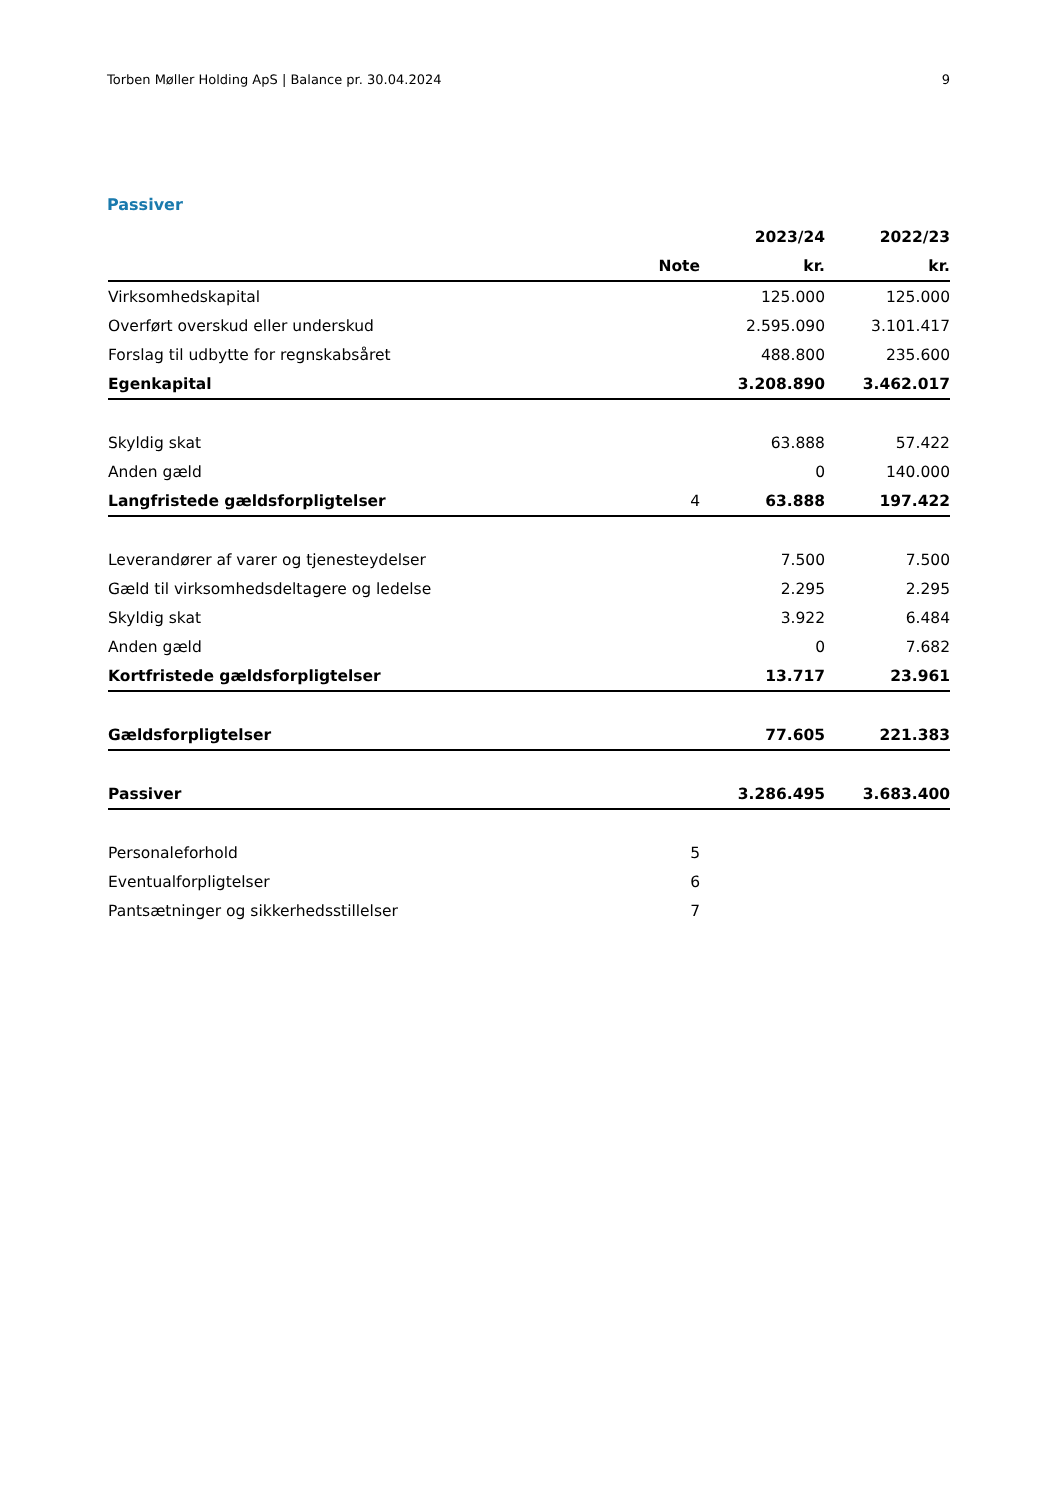Torben Møller Holding ApS | Balance pr. 30.04.2024 9
Passiver
| | | 2023/24 | 2022/23 |
| --- | --- | --- | --- |
| | Note | kr. | kr. |
| Virksomhedskapital | | 125.000 | 125.000 |
| Overført overskud eller underskud | | 2.595.090 | 3.101.417 |
| Forslag til udbytte for regnskabsåret | | 488.800 | 235.600 |
| Egenkapital | | 3.208.890 | 3.462.017 |
| Skyldig skat | | 63.888 | 57.422 |
| Anden gæld | | 0 | 140.000 |
| Langfristede gældsforpligtelser | 4 | 63.888 | 197.422 |
| Leverandører af varer og tjenesteydelser | | 7.500 | 7.500 |
| Gæld til virksomhedsdeltagere og ledelse | | 2.295 | 2.295 |
| Skyldig skat | | 3.922 | 6.484 |
| Anden gæld | | 0 | 7.682 |
| Kortfristede gældsforpligtelser | | 13.717 | 23.961 |
| Gældsforpligtelser | | 77.605 | 221.383 |
| Passiver | | 3.286.495 | 3.683.400 |
| Personaleforhold | 5 | | |
| Eventualforpligtelser | 6 | | |
| Pantsætninger og sikkerhedsstillelser | 7 | | |